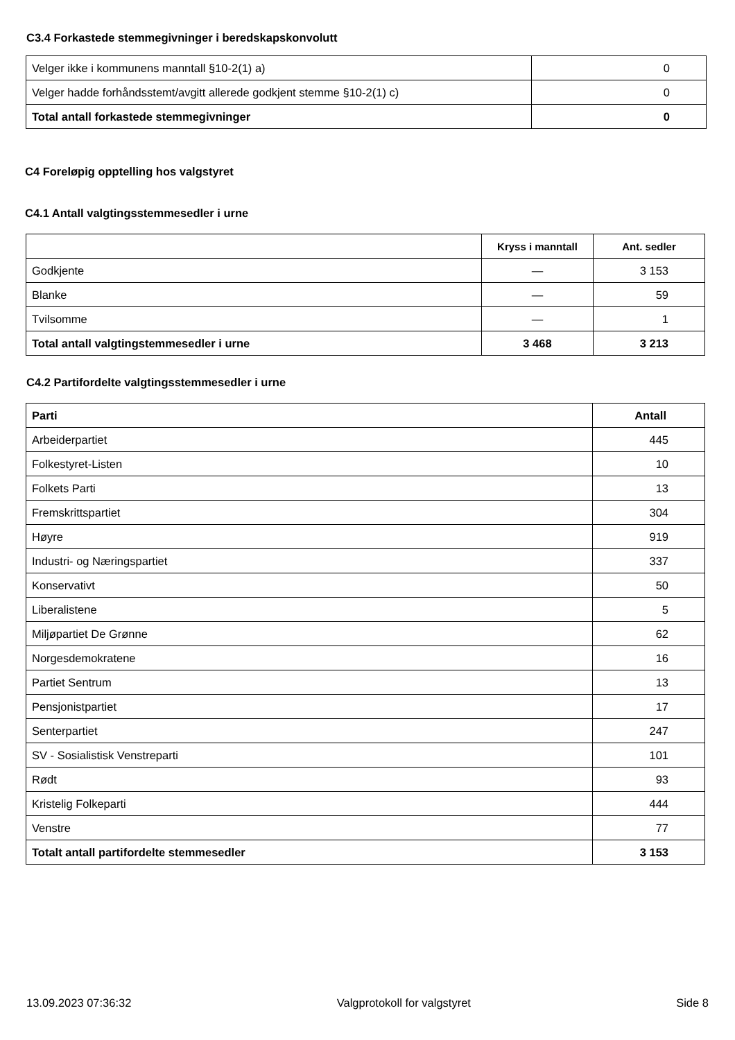C3.4 Forkastede stemmegivninger i beredskapskonvolutt
| Velger ikke i kommunens manntall §10-2(1) a) | 0 |
| Velger hadde forhåndsstemt/avgitt allerede godkjent stemme §10-2(1) c) | 0 |
| Total antall forkastede stemmegivninger | 0 |
C4 Foreløpig opptelling hos valgstyret
C4.1 Antall valgtingsstemmesedler i urne
| | Kryss i manntall | Ant. sedler |
| --- | --- | --- |
| Godkjente | — | 3 153 |
| Blanke | — | 59 |
| Tvilsomme | — | 1 |
| Total antall valgtingstemmesedler i urne | 3 468 | 3 213 |
C4.2 Partifordelte valgtingsstemmesedler i urne
| Parti | Antall |
| --- | --- |
| Arbeiderpartiet | 445 |
| Folkestyret-Listen | 10 |
| Folkets Parti | 13 |
| Fremskrittspartiet | 304 |
| Høyre | 919 |
| Industri- og Næringspartiet | 337 |
| Konservativt | 50 |
| Liberalistene | 5 |
| Miljøpartiet De Grønne | 62 |
| Norgesdemokratene | 16 |
| Partiet Sentrum | 13 |
| Pensjonistpartiet | 17 |
| Senterpartiet | 247 |
| SV - Sosialistisk Venstreparti | 101 |
| Rødt | 93 |
| Kristelig Folkeparti | 444 |
| Venstre | 77 |
| Totalt antall partifordelte stemmesedler | 3 153 |
13.09.2023 07:36:32 Valgprotokoll for valgstyret Side 8